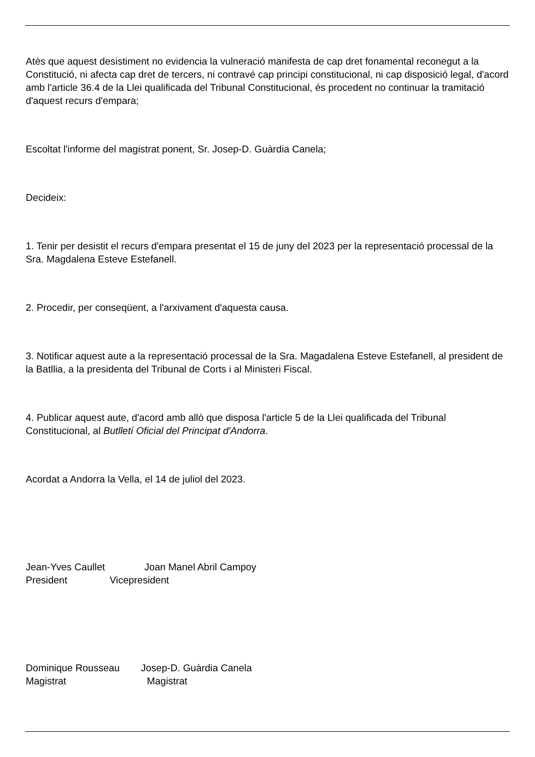Atès que aquest desistiment no evidencia la vulneració manifesta de cap dret fonamental reconegut a la Constitució, ni afecta cap dret de tercers, ni contravé cap principi constitucional, ni cap disposició legal, d'acord amb l'article 36.4 de la Llei qualificada del Tribunal Constitucional, és procedent no continuar la tramitació d'aquest recurs d'empara;
Escoltat l'informe del magistrat ponent, Sr. Josep-D. Guàrdia Canela;
Decideix:
1. Tenir per desistit el recurs d'empara presentat el 15 de juny del 2023 per la representació processal de la Sra. Magdalena Esteve Estefanell.
2. Procedir, per conseqüent, a l'arxivament d'aquesta causa.
3. Notificar aquest aute a la representació processal de la Sra. Magadalena Esteve Estefanell, al president de la Batllia, a la presidenta del Tribunal de Corts i al Ministeri Fiscal.
4. Publicar aquest aute, d'acord amb allò que disposa l'article 5 de la Llei qualificada del Tribunal Constitucional, al Butlletí Oficial del Principat d'Andorra.
Acordat a Andorra la Vella, el 14 de juliol del 2023.
Jean-Yves Caullet Joan Manel Abril Campoy
President Vicepresident
Dominique Rousseau Josep-D. Guàrdia Canela
Magistrat Magistrat